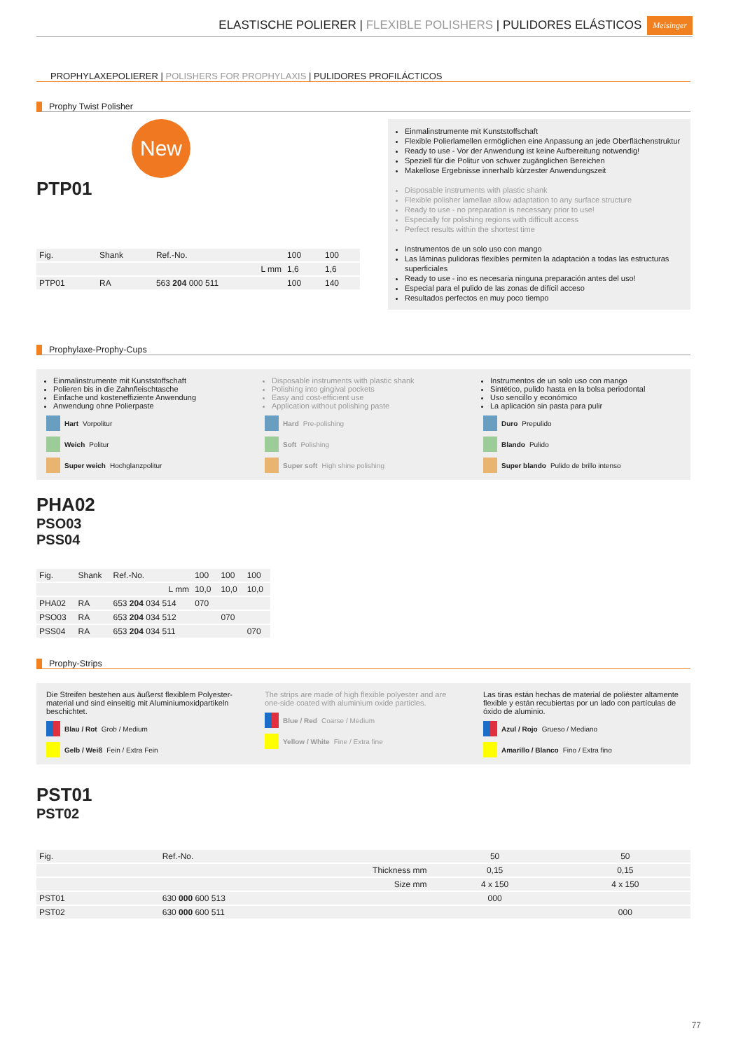ELASTISCHE POLIERER | FLEXIBLE POLISHERS | PULIDORES ELÁSTICOS Meisinger
PROPHYLAXEPOLIERER | POLISHERS FOR PROPHYLAXIS | PULIDORES PROFILÁCTICOS
Prophy Twist Polisher
New
PTP01
| Fig. | Shank | Ref.-No. | 100 | 100 |
| L mm | | | 1,6 | 1,6 |
| PTP01 | RA | 563 204 000 511 | 100 | 140 |
Einmalinstrumente mit Kunststoffschaft
Flexible Polierlamellen ermöglichen eine Anpassung an jede Oberflächenstruktur
Ready to use - Vor der Anwendung ist keine Aufbereitung notwendig!
Speziell für die Politur von schwer zugänglichen Bereichen
Makellose Ergebnisse innerhalb kürzester Anwendungszeit
Disposable instruments with plastic shank
Flexible polisher lamellae allow adaptation to any surface structure
Ready to use - no preparation is necessary prior to use!
Especially for polishing regions with difficult access
Perfect results within the shortest time
Instrumentos de un solo uso con mango
Las láminas pulidoras flexibles permiten la adaptación a todas las estructuras superficiales
Ready to use - ino es necesaria ninguna preparación antes del uso!
Especial para el pulido de las zonas de difícil acceso
Resultados perfectos en muy poco tiempo
Prophylaxe-Prophy-Cups
Einmalinstrumente mit Kunststoffschaft
Polieren bis in die Zahnfleischtasche
Einfache und kosteneffiziente Anwendung
Anwendung ohne Polierpaste
Hart Vorpolitur
Weich Politur
Super weich Hochglanzpolitur
Disposable instruments with plastic shank
Polishing into gingival pockets
Easy and cost-efficient use
Application without polishing paste
Hard Pre-polishing
Soft Polishing
Super soft High shine polishing
Instrumentos de un solo uso con mango
Sintético, pulido hasta en la bolsa periodontal
Uso sencillo y económico
La aplicación sin pasta para pulir
Duro Prepulido
Blando Pulido
Super blando Pulido de brillo intenso
PHA02
PSO03
PSS04
| Fig. | Shank | Ref.-No. | 100 | 100 | 100 |
| L mm | | | 10,0 | 10,0 | 10,0 |
| PHA02 | RA | 653 204 034 514 | 070 | | |
| PSO03 | RA | 653 204 034 512 | | 070 | |
| PSS04 | RA | 653 204 034 511 | | | 070 |
Prophy-Strips
Die Streifen bestehen aus äußerst flexiblem Polyester-material und sind einseitig mit Aluminiumoxidpartikeln beschichtet.
Blau / Rot Grob / Medium
Gelb / Weiß Fein / Extra Fein
The strips are made of high flexible polyester and are one-side coated with aluminium oxide particles.
Blue / Red Coarse / Medium
Yellow / White Fine / Extra fine
Las tiras están hechas de material de poliéster altamente flexible y están recubiertas por un lado con partículas de óxido de aluminio.
Azul / Rojo Grueso / Mediano
Amarillo / Blanco Fino / Extra fino
PST01
PST02
| Fig. | Ref.-No. | 50 | 50 |
| Thickness mm | | 0,15 | 0,15 |
| Size mm | | 4 x 150 | 4 x 150 |
| PST01 | 630 000 600 513 | 000 | |
| PST02 | 630 000 600 511 | | 000 |
77